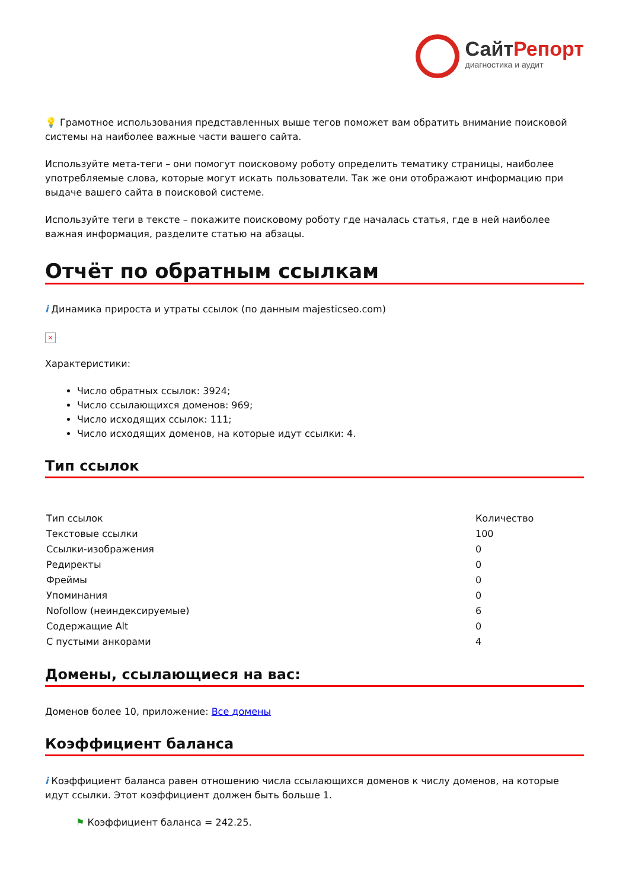СайтРепорт
диагностика и аудит
💡 Грамотное использования представленных выше тегов поможет вам обратить внимание поисковой системы на наиболее важные части вашего сайта.
Используйте мета-теги – они помогут поисковому роботу определить тематику страницы, наиболее употребляемые слова, которые могут искать пользователи. Так же они отображают информацию при выдаче вашего сайта в поисковой системе.
Используйте теги в тексте – покажите поисковому роботу где началась статья, где в ней наиболее важная информация, разделите статью на абзацы.
Отчёт по обратным ссылкам
i Динамика прироста и утраты ссылок (по данным majesticseo.com)
×
Характеристики:
Число обратных ссылок: 3924;
Число ссылающихся доменов: 969;
Число исходящих ссылок: 111;
Число исходящих доменов, на которые идут ссылки: 4.
Тип ссылок
| Тип ссылок | Количество |
| Текстовые ссылки | 100 |
| Ссылки-изображения | 0 |
| Редиректы | 0 |
| Фреймы | 0 |
| Упоминания | 0 |
| Nofollow (неиндексируемые) | 6 |
| Содержащие Alt | 0 |
| С пустыми анкорами | 4 |
Домены, ссылающиеся на вас:
Доменов более 10, приложение: Все домены
Коэффициент баланса
i Коэффициент баланса равен отношению числа ссылающихся доменов к числу доменов, на которые идут ссылки. Этот коэффициент должен быть больше 1.
⚑ Коэффициент баланса = 242.25.